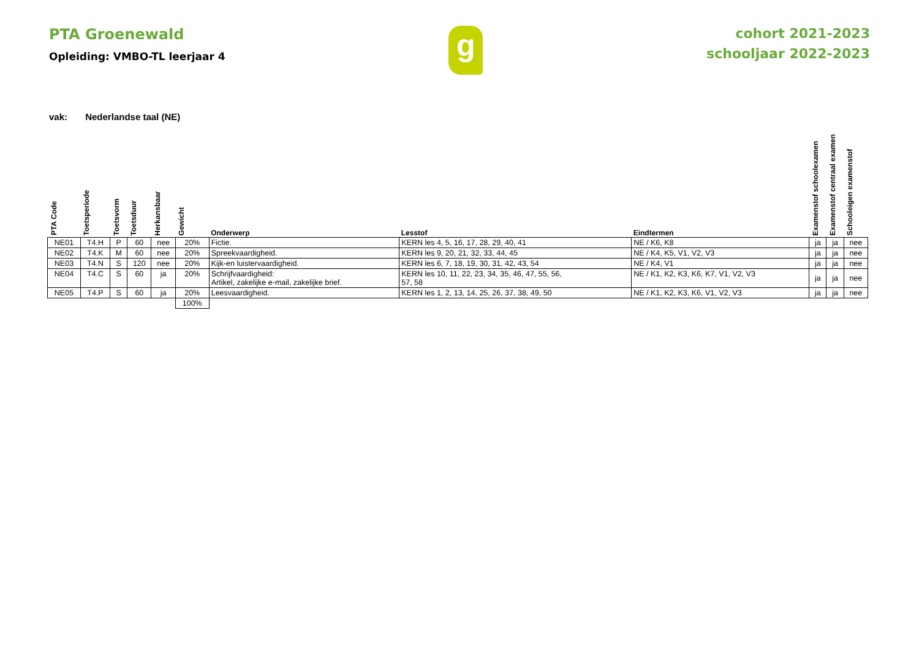PTA Groenewald
Opleiding: VMBO-TL leerjaar 4
g
cohort 2021-2023
schooljaar 2022-2023
vak: Nederlandse taal (NE)
| PTA Code | Toetsperiode | Toetsvorm | Toetsduur | Herkansbaar | Gewicht | Onderwerp | Lesstof | Eindtermen | Examenstof schoolexamen | Examenstof centraal examen | Schooleigen examenstof |
| --- | --- | --- | --- | --- | --- | --- | --- | --- | --- | --- | --- |
| NE01 | T4.H | P | 60 | nee | 20% | Fictie. | KERN les 4, 5, 16, 17, 28, 29, 40, 41 | NE / K6, K8 | ja | ja | nee |
| NE02 | T4.K | M | 60 | nee | 20% | Spreekvaardigheid. | KERN les 9, 20, 21, 32, 33, 44, 45 | NE / K4, K5, V1, V2, V3 | ja | ja | nee |
| NE03 | T4.N | S | 120 | nee | 20% | Kijk-en luistervaardigheid. | KERN les 6, 7, 18, 19, 30, 31, 42, 43, 54 | NE / K4, V1 | ja | ja | nee |
| NE04 | T4.C | S | 60 | ja | 20% | Schrijfvaardigheid: Artikel, zakelijke e-mail, zakelijke brief. | KERN les 10, 11, 22, 23, 34, 35, 46, 47, 55, 56, 57, 58 | NE / K1, K2, K3, K6, K7, V1, V2, V3 | ja | ja | nee |
| NE05 | T4.P | S | 60 | ja | 20% | Leesvaardigheid. | KERN les 1, 2, 13, 14, 25, 26, 37, 38, 49, 50 | NE / K1, K2, K3, K6, V1, V2, V3 | ja | ja | nee |
| | | | | | 100% | | | | | | |